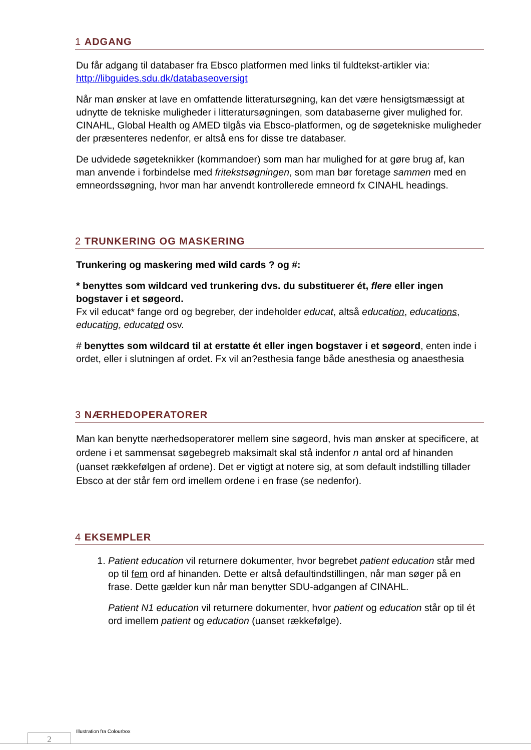1 ADGANG
Du får adgang til databaser fra Ebsco platformen med links til fuldtekst-artikler via: http://libguides.sdu.dk/databaseoversigt
Når man ønsker at lave en omfattende litteratursøgning, kan det være hensigtsmæssigt at udnytte de tekniske muligheder i litteratursøgningen, som databaserne giver mulighed for. CINAHL, Global Health og AMED tilgås via Ebsco-platformen, og de søgetekniske muligheder der præsenteres nedenfor, er altså ens for disse tre databaser.
De udvidede søgeteknikker (kommandoer) som man har mulighed for at gøre brug af, kan man anvende i forbindelse med fritekstsøgningen, som man bør foretage sammen med en emneordssøgning, hvor man har anvendt kontrollerede emneord fx CINAHL headings.
2 TRUNKERING OG MASKERING
Trunkering og maskering med wild cards ? og #:
* benyttes som wildcard ved trunkering dvs. du substituerer ét, flere eller ingen bogstaver i et søgeord.
Fx vil educat* fange ord og begreber, der indeholder educat, altså education, educations, educating, educated osv.
# benyttes som wildcard til at erstatte ét eller ingen bogstaver i et søgeord, enten inde i ordet, eller i slutningen af ordet. Fx vil an?esthesia fange både anesthesia og anaesthesia
3 NÆRHEDOPERATORER
Man kan benytte nærhedsoperatorer mellem sine søgeord, hvis man ønsker at specificere, at ordene i et sammensat søgebegreb maksimalt skal stå indenfor n antal ord af hinanden (uanset rækkefølgen af ordene). Det er vigtigt at notere sig, at som default indstilling tillader Ebsco at der står fem ord imellem ordene i en frase (se nedenfor).
4 EKSEMPLER
1. Patient education vil returnere dokumenter, hvor begrebet patient education står med op til fem ord af hinanden. Dette er altså defaultindstillingen, når man søger på en frase. Dette gælder kun når man benytter SDU-adgangen af CINAHL.
Patient N1 education vil returnere dokumenter, hvor patient og education står op til ét ord imellem patient og education (uanset rækkefølge).
Illustration fra Colourbox
2